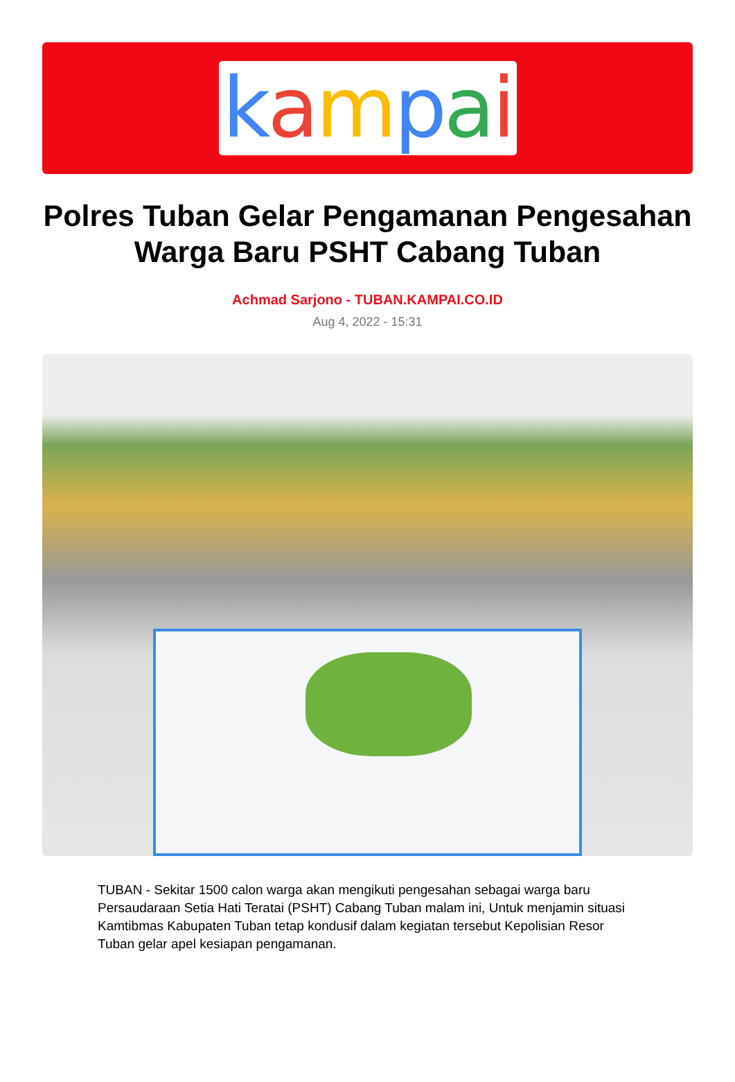kampai
Polres Tuban Gelar Pengamanan Pengesahan Warga Baru PSHT Cabang Tuban
Achmad Sarjono - TUBAN.KAMPAI.CO.ID
Aug 4, 2022 - 15:31
TUBAN - Sekitar 1500 calon warga akan mengikuti pengesahan sebagai warga baru Persaudaraan Setia Hati Teratai (PSHT) Cabang Tuban malam ini, Untuk menjamin situasi Kamtibmas Kabupaten Tuban tetap kondusif dalam kegiatan tersebut Kepolisian Resor Tuban gelar apel kesiapan pengamanan.